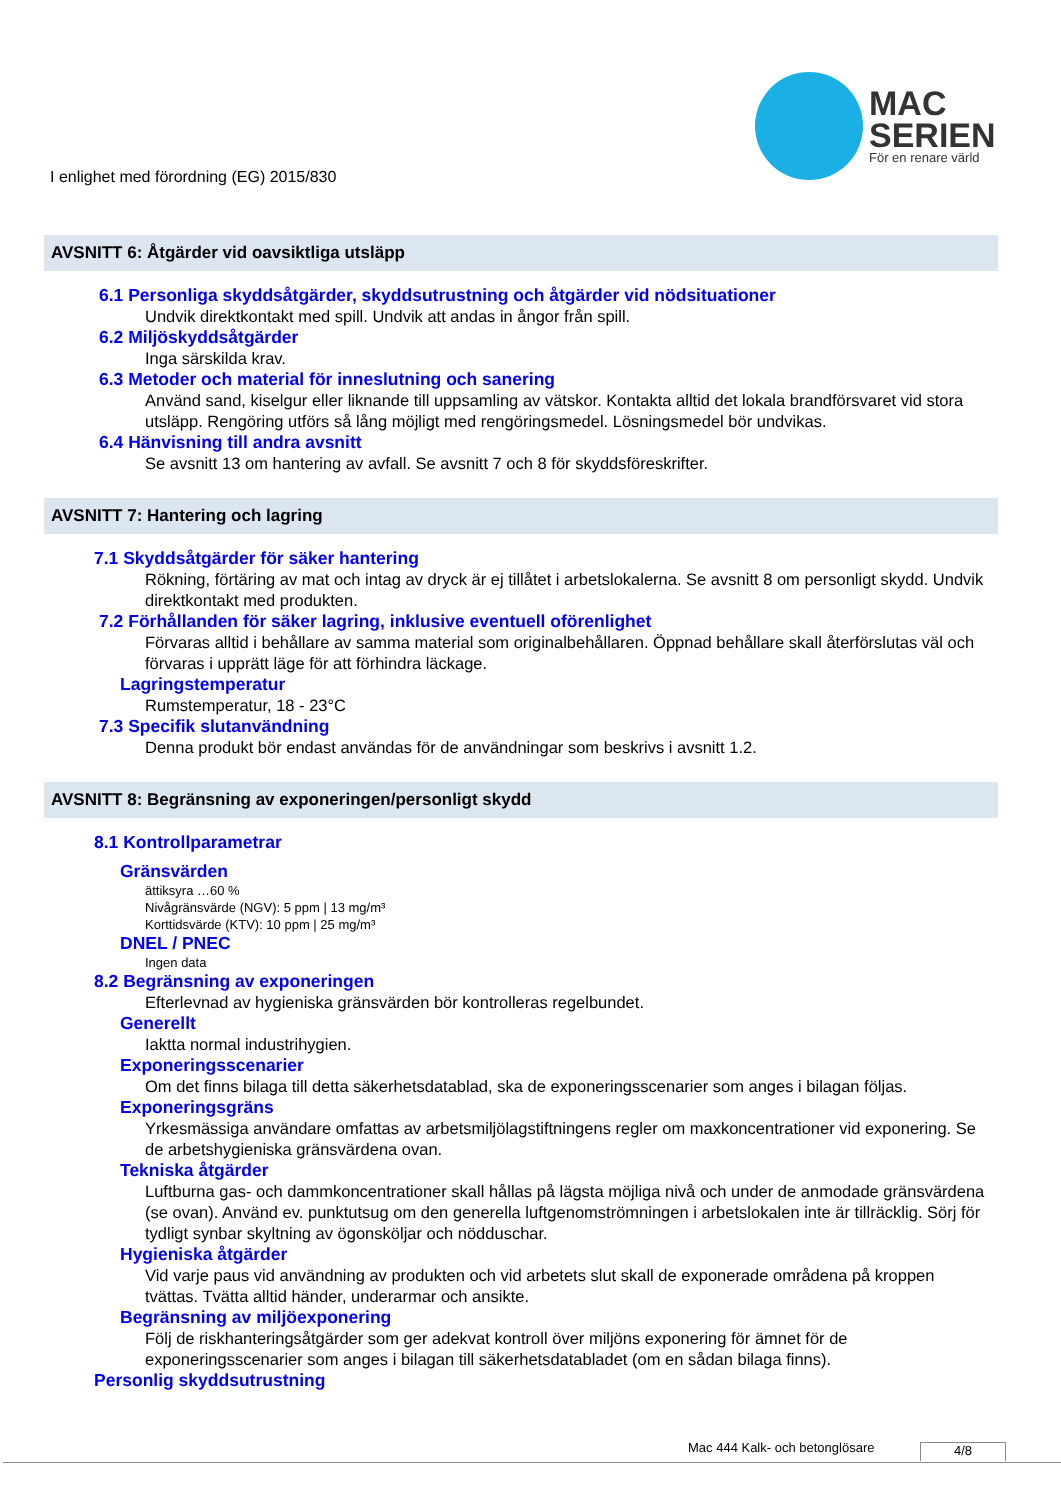I enlighet med förordning (EG) 2015/830
MAC
SERIEN
För en renare värld
AVSNITT 6: Åtgärder vid oavsiktliga utsläpp
6.1 Personliga skyddsåtgärder, skyddsutrustning och åtgärder vid nödsituationer
Undvik direktkontakt med spill. Undvik att andas in ångor från spill.
6.2 Miljöskyddsåtgärder
Inga särskilda krav.
6.3 Metoder och material för inneslutning och sanering
Använd sand, kiselgur eller liknande till uppsamling av vätskor. Kontakta alltid det lokala brandförsvaret vid stora utsläpp. Rengöring utförs så lång möjligt med rengöringsmedel. Lösningsmedel bör undvikas.
6.4 Hänvisning till andra avsnitt
Se avsnitt 13 om hantering av avfall. Se avsnitt 7 och 8 för skyddsföreskrifter.
AVSNITT 7: Hantering och lagring
7.1 Skyddsåtgärder för säker hantering
Rökning, förtäring av mat och intag av dryck är ej tillåtet i arbetslokalerna. Se avsnitt 8 om personligt skydd. Undvik direktkontakt med produkten.
7.2 Förhållanden för säker lagring, inklusive eventuell oförenlighet
Förvaras alltid i behållare av samma material som originalbehållaren. Öppnad behållare skall återförslutas väl och förvaras i upprätt läge för att förhindra läckage.
Lagringstemperatur
Rumstemperatur, 18 - 23°C
7.3 Specifik slutanvändning
Denna produkt bör endast användas för de användningar som beskrivs i avsnitt 1.2.
AVSNITT 8: Begränsning av exponeringen/personligt skydd
8.1 Kontrollparametrar
Gränsvärden
ättiksyra …60 %
Nivågränsvärde (NGV): 5 ppm | 13 mg/m³
Korttidsvärde (KTV): 10 ppm | 25 mg/m³
DNEL / PNEC
Ingen data
8.2 Begränsning av exponeringen
Efterlevnad av hygieniska gränsvärden bör kontrolleras regelbundet.
Generellt
Iaktta normal industrihygien.
Exponeringsscenarier
Om det finns bilaga till detta säkerhetsdatablad, ska de exponeringsscenarier som anges i bilagan följas.
Exponeringsgräns
Yrkesmässiga användare omfattas av arbetsmiljölagstiftningens regler om maxkoncentrationer vid exponering. Se de arbetshygieniska gränsvärdena ovan.
Tekniska åtgärder
Luftburna gas- och dammkoncentrationer skall hållas på lägsta möjliga nivå och under de anmodade gränsvärdena (se ovan). Använd ev. punktutsug om den generella luftgenomströmningen i arbetslokalen inte är tillräcklig. Sörj för tydligt synbar skyltning av ögonsköljar och nödduschar.
Hygieniska åtgärder
Vid varje paus vid användning av produkten och vid arbetets slut skall de exponerade områdena på kroppen tvättas. Tvätta alltid händer, underarmar och ansikte.
Begränsning av miljöexponering
Följ de riskhanteringsåtgärder som ger adekvat kontroll över miljöns exponering för ämnet för de exponeringsscenarier som anges i bilagan till säkerhetsdatabladet (om en sådan bilaga finns).
Personlig skyddsutrustning
Mac 444 Kalk- och betonglösare 4/8